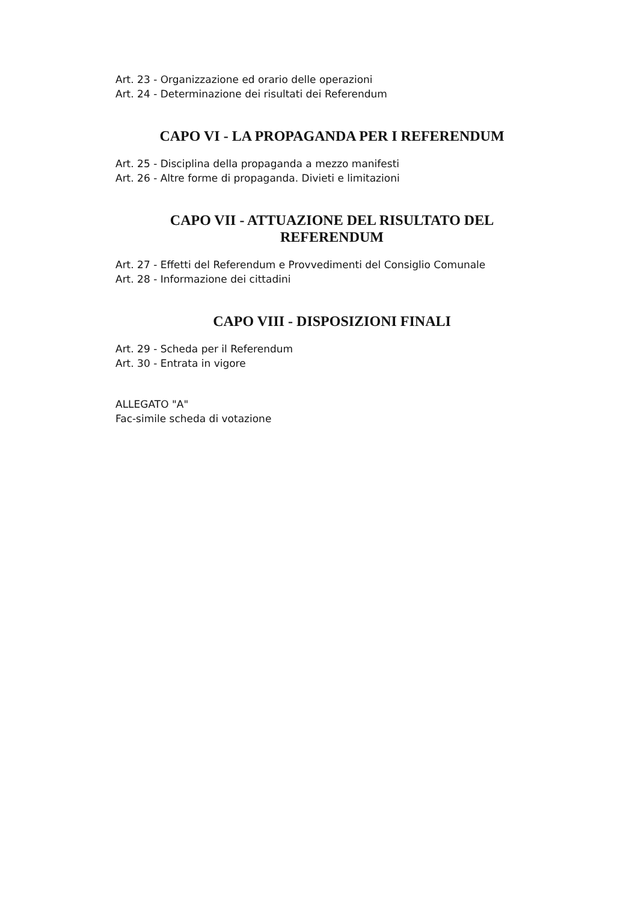Art. 23 - Organizzazione ed orario delle operazioni
Art. 24 - Determinazione dei risultati dei Referendum
CAPO VI - LA PROPAGANDA PER I REFERENDUM
Art. 25 - Disciplina della propaganda a mezzo manifesti
Art. 26 - Altre forme di propaganda. Divieti e limitazioni
CAPO VII - ATTUAZIONE DEL RISULTATO DEL
REFERENDUM
Art. 27 - Effetti del Referendum e Provvedimenti del Consiglio Comunale
Art. 28 - Informazione dei cittadini
CAPO VIII - DISPOSIZIONI FINALI
Art. 29 - Scheda per il Referendum
Art. 30 - Entrata in vigore
ALLEGATO "A"
Fac-simile scheda di votazione